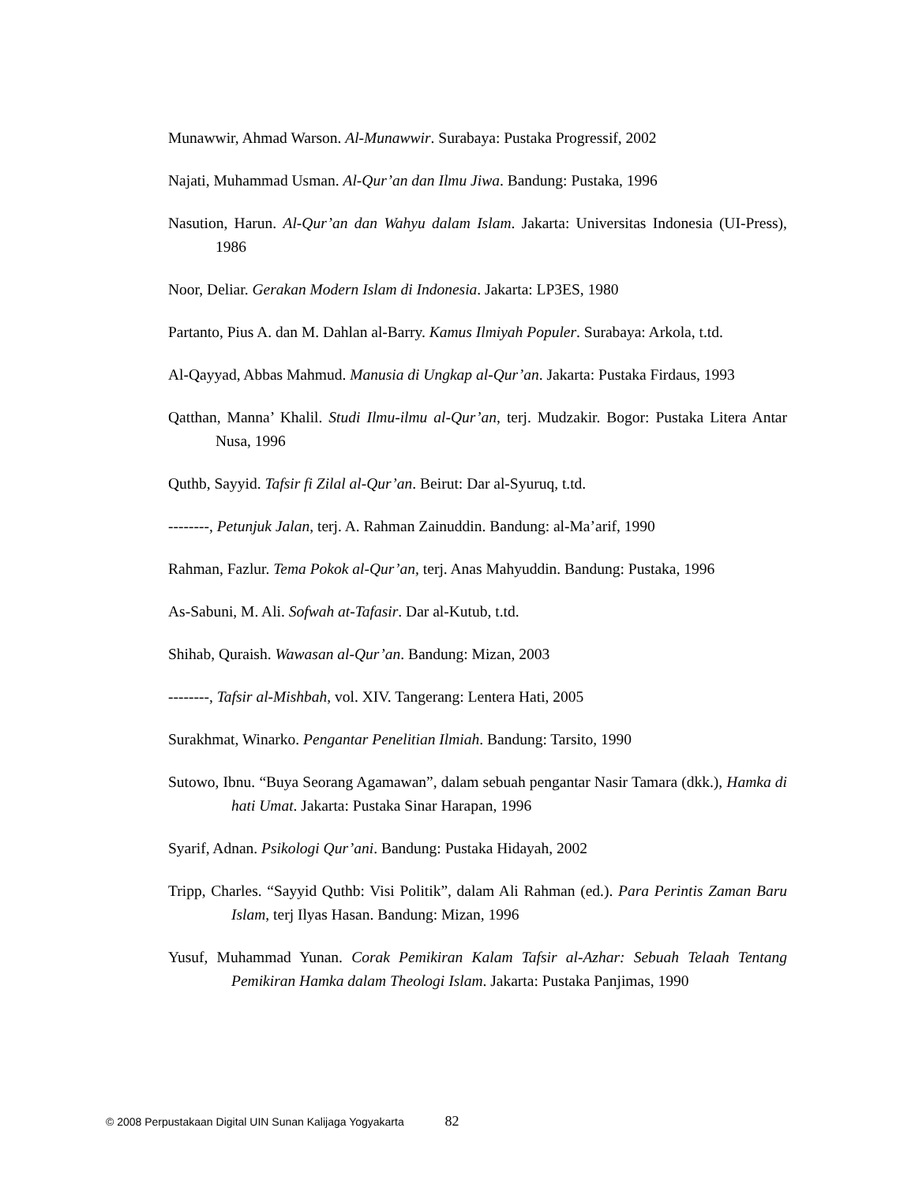Munawwir, Ahmad Warson. Al-Munawwir. Surabaya: Pustaka Progressif, 2002
Najati, Muhammad Usman. Al-Qur’an dan Ilmu Jiwa. Bandung: Pustaka, 1996
Nasution, Harun. Al-Qur’an dan Wahyu dalam Islam. Jakarta: Universitas Indonesia (UI-Press), 1986
Noor, Deliar. Gerakan Modern Islam di Indonesia. Jakarta: LP3ES, 1980
Partanto, Pius A. dan M. Dahlan al-Barry. Kamus Ilmiyah Populer. Surabaya: Arkola, t.td.
Al-Qayyad, Abbas Mahmud. Manusia di Ungkap al-Qur’an. Jakarta: Pustaka Firdaus, 1993
Qatthan, Manna’ Khalil. Studi Ilmu-ilmu al-Qur’an, terj. Mudzakir. Bogor: Pustaka Litera Antar Nusa, 1996
Quthb, Sayyid. Tafsir fi Zilal al-Qur’an. Beirut: Dar al-Syuruq, t.td.
--------, Petunjuk Jalan, terj. A. Rahman Zainuddin. Bandung: al-Ma’arif, 1990
Rahman, Fazlur. Tema Pokok al-Qur’an, terj. Anas Mahyuddin. Bandung: Pustaka, 1996
As-Sabuni, M. Ali. Sofwah at-Tafasir. Dar al-Kutub, t.td.
Shihab, Quraish. Wawasan al-Qur’an. Bandung: Mizan, 2003
--------, Tafsir al-Mishbah, vol. XIV. Tangerang: Lentera Hati, 2005
Surakhmat, Winarko. Pengantar Penelitian Ilmiah. Bandung: Tarsito, 1990
Sutowo, Ibnu. “Buya Seorang Agamawan”, dalam sebuah pengantar Nasir Tamara (dkk.), Hamka di hati Umat. Jakarta: Pustaka Sinar Harapan, 1996
Syarif, Adnan. Psikologi Qur’ani. Bandung: Pustaka Hidayah, 2002
Tripp, Charles. “Sayyid Quthb: Visi Politik”, dalam Ali Rahman (ed.). Para Perintis Zaman Baru Islam, terj Ilyas Hasan. Bandung: Mizan, 1996
Yusuf, Muhammad Yunan. Corak Pemikiran Kalam Tafsir al-Azhar: Sebuah Telaah Tentang Pemikiran Hamka dalam Theologi Islam. Jakarta: Pustaka Panjimas, 1990
© 2008 Perpustakaan Digital UIN Sunan Kalijaga Yogyakarta 82